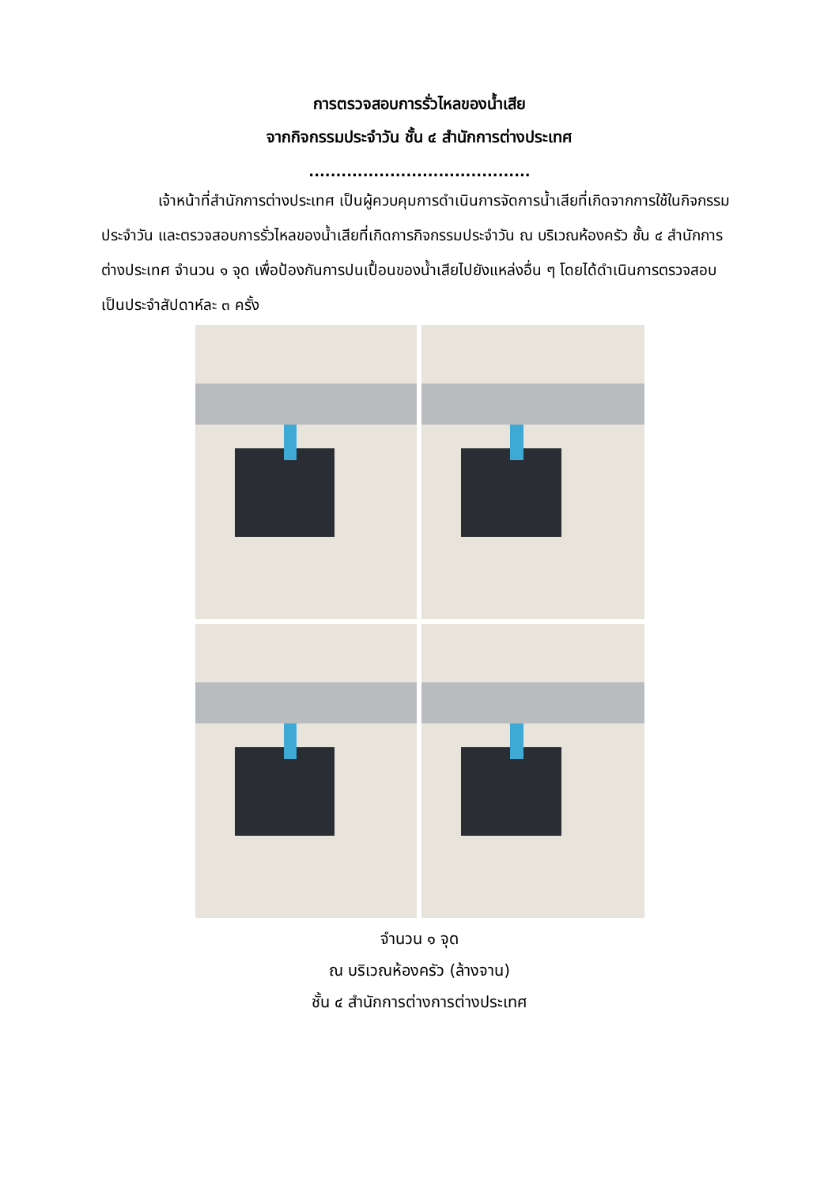การตรวจสอบการรั่วไหลของน้ำเสีย
จากกิจกรรมประจำวัน ชั้น ๔ สำนักการต่างประเทศ
.........................................
เจ้าหน้าที่สำนักการต่างประเทศ เป็นผู้ควบคุมการดำเนินการจัดการน้ำเสียที่เกิดจากการใช้ในกิจกรรมประจำวัน และตรวจสอบการรั่วไหลของน้ำเสียที่เกิดการกิจกรรมประจำวัน ณ บริเวณห้องครัว ชั้น ๔ สำนักการต่างประเทศ จำนวน ๑ จุด เพื่อป้องกันการปนเปื้อนของน้ำเสียไปยังแหล่งอื่น ๆ โดยได้ดำเนินการตรวจสอบเป็นประจำสัปดาห์ละ ๓ ครั้ง
จำนวน ๑ จุด
ณ บริเวณห้องครัว (ล้างจาน)
ชั้น ๔ สำนักการต่างการต่างประเทศ